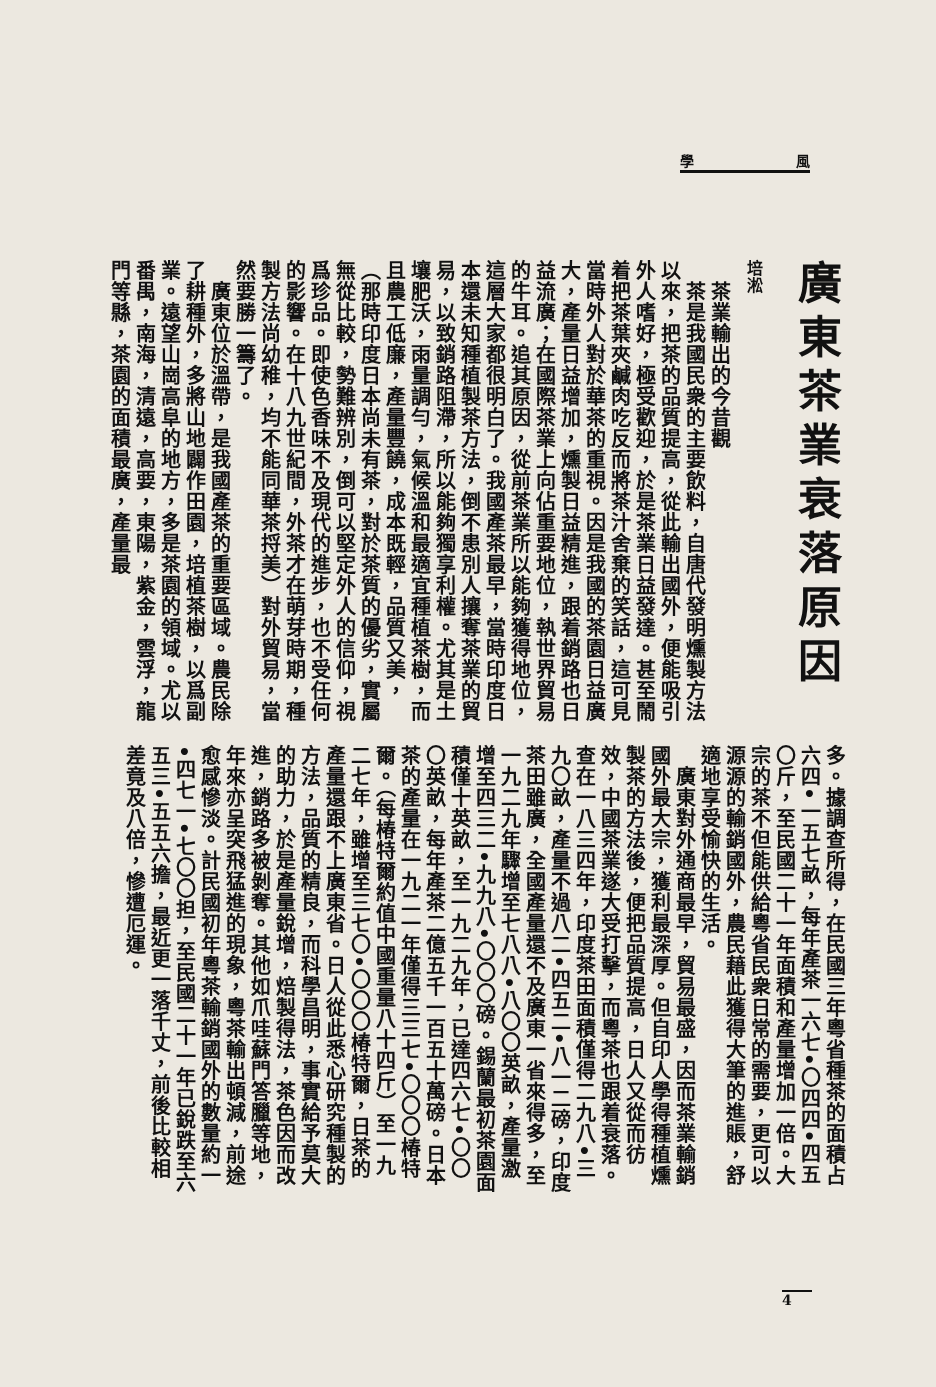學 風
廣東茶業衰落原因
培淞
　茶業輸出的今昔觀
　茶是我國民衆的主要飲料，自唐代發明燻製方法以來，把茶的品質提高，從此輸出國外，便能吸引外人嗜好，極受歡迎，於是茶業日益發達。甚至鬧着把茶葉夾鹹肉吃反而將茶汁舍棄的笑話，這可見當時外人對於華茶的重視。因是我國的茶園日益廣大，產量日益增加，燻製日益精進，跟着銷路也日益流廣；在國際茶業上向佔重要地位，執世界貿易的牛耳。追其原因，從前茶業所以能夠獲得地位，這層大家都很明白了。我國產茶最早，當時印度日本還未知種植製茶方法，倒不患別人攘奪茶業的貿易，以致銷路阻滯，所以能夠獨享利權。尤其是土壤肥沃，雨量調勻，氣候溫和最適宜種植茶樹，而且農工低廉，產量豐饒，成本既輕，品質又美，（那時印度日本尚未有茶，對於茶質的優劣，實屬無從比較，勢難辨別，倒可以堅定外人的信仰，視爲珍品。即使色香味不及現代的進步，也不受任何的影響。在十八九世紀間，外茶才在萌芽時期，種製方法尚幼稚，均不能同華茶捋美）對外貿易，當然要勝一籌了。
　廣東位於溫帶，是我國產茶的重要區域。農民除了耕種外，多將山地闢作田園，培植茶樹，以爲副業。遠望山崗高阜的地方，多是茶園的領域。尤以番禺，南海，清遠，高要，東陽，紫金，雲浮，龍門等縣，茶園的面積最廣，產量最
多。據調查所得，在民國三年粵省種茶的面積占六四•一五七畝，每年產茶一六七•〇四四•四五〇斤，至民國二十一年面積和產量增加一倍。大宗的茶不但能供給粵省民衆日常的需要，更可以源源的輸銷國外，農民藉此獲得大筆的進賬，舒適地享受愉快的生活。
　廣東對外通商最早，貿易最盛，因而茶業輸銷國外最大宗，獲利最深厚。但自印人學得種植燻製茶的方法後，便把品質提高，日人又從而彷效，中國茶業遂大受打擊，而粵茶也跟着衰落。查在一八三四年，印度茶田面積僅得二九八•三九〇畝，產量不過八二•四五二•八一二磅，印度茶田雖廣，全國產量還不及廣東一省來得多，至一九二九年驟增至七八八•八〇〇英畝，產量激增至四三二•九九八•〇〇〇磅。錫蘭最初茶園面積僅十英畝，至一九二九年，已達四六七•〇〇〇英畝，每年產茶二億五千一百五十萬磅。日本茶的產量在一九二一年僅得三三七•〇〇〇椿特爾。（每椿特爾約值中國重量八十四斤）至一九二七年，雖增至三七〇•〇〇〇椿特爾，日茶的產量還跟不上廣東省。日人從此悉心研究種製的方法，品質的精良，而科學昌明，事實給予莫大的助力，於是產量銳增，焙製得法，茶色因而改進，銷路多被剝奪。其他如爪哇蘇門答臘等地，年來亦呈突飛猛進的現象，粵茶輸出頓減，前途愈感慘淡。計民國初年粵茶輸銷國外的數量約一•四七一•七〇〇担，至民國二十一年已銳跌至六五三•五五六擔，最近更一落千丈，前後比較相差竟及八倍，慘遭厄運。
4